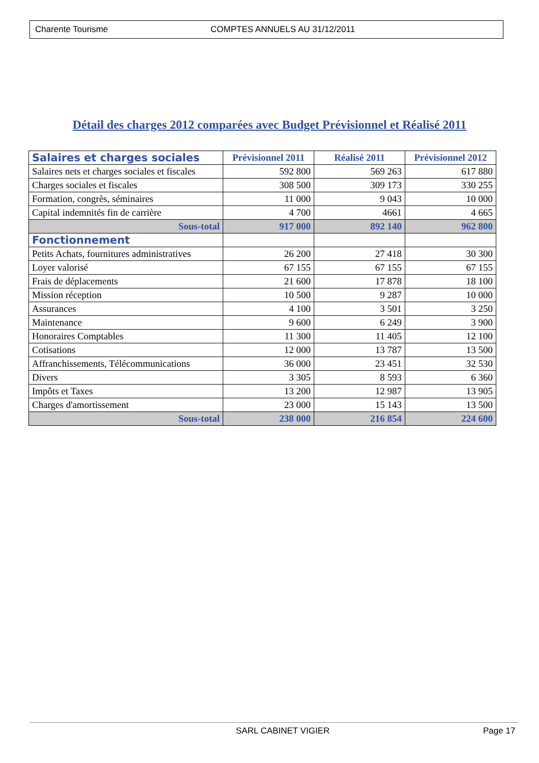Charente Tourisme COMPTES ANNUELS AU 31/12/2011
Détail des charges 2012 comparées avec Budget Prévisionnel et Réalisé 2011
| Salaires et charges sociales | Prévisionnel 2011 | Réalisé 2011 | Prévisionnel 2012 |
| --- | --- | --- | --- |
| Salaires nets et charges sociales et fiscales | 592 800 | 569 263 | 617 880 |
| Charges sociales et fiscales | 308 500 | 309 173 | 330 255 |
| Formation, congrès, séminaires | 11 000 | 9 043 | 10 000 |
| Capital indemnités fin de carrière | 4 700 | 4661 | 4 665 |
| Sous-total | 917 000 | 892 140 | 962 800 |
| Fonctionnement | | | |
| Petits Achats, fournitures administratives | 26 200 | 27 418 | 30 300 |
| Loyer valorisé | 67 155 | 67 155 | 67 155 |
| Frais de déplacements | 21 600 | 17 878 | 18 100 |
| Mission réception | 10 500 | 9 287 | 10 000 |
| Assurances | 4 100 | 3 501 | 3 250 |
| Maintenance | 9 600 | 6 249 | 3 900 |
| Honoraires Comptables | 11 300 | 11 405 | 12 100 |
| Cotisations | 12 000 | 13 787 | 13 500 |
| Affranchissements, Télécommunications | 36 000 | 23 451 | 32 530 |
| Divers | 3 305 | 8 593 | 6 360 |
| Impôts et Taxes | 13 200 | 12 987 | 13 905 |
| Charges d'amortissement | 23 000 | 15 143 | 13 500 |
| Sous-total | 238 000 | 216 854 | 224 600 |
SARL CABINET VIGIER Page 17